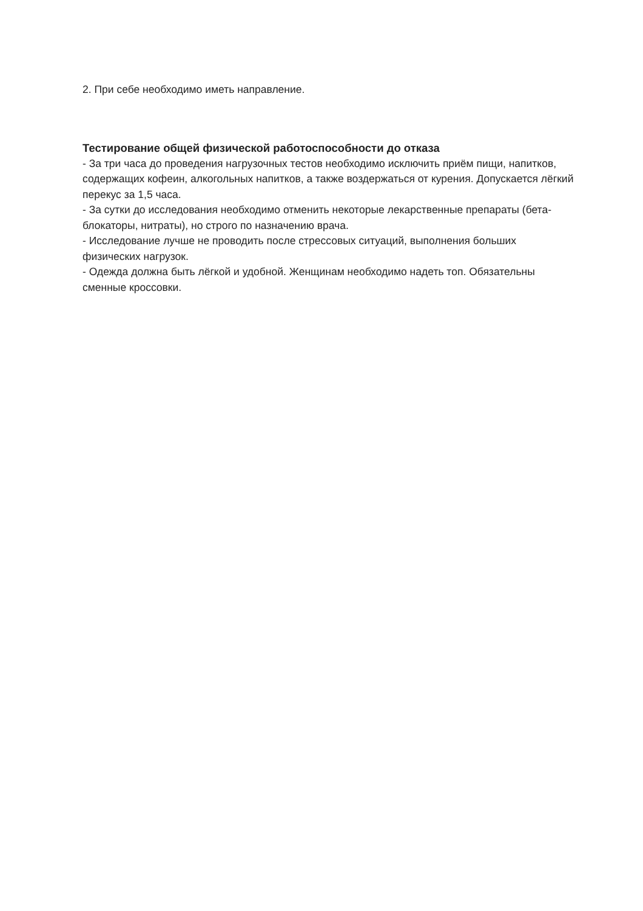2. При себе необходимо иметь направление.
Тестирование общей физической работоспособности до отказа
- За три часа до проведения нагрузочных тестов необходимо исключить приём пищи, напитков, содержащих кофеин, алкогольных напитков, а также воздержаться от курения. Допускается лёгкий перекус за 1,5 часа.
- За сутки до исследования необходимо отменить некоторые лекарственные препараты (бета-блокаторы, нитраты), но строго по назначению врача.
- Исследование лучше не проводить после стрессовых ситуаций, выполнения больших физических нагрузок.
- Одежда должна быть лёгкой и удобной. Женщинам необходимо надеть топ. Обязательны сменные кроссовки.